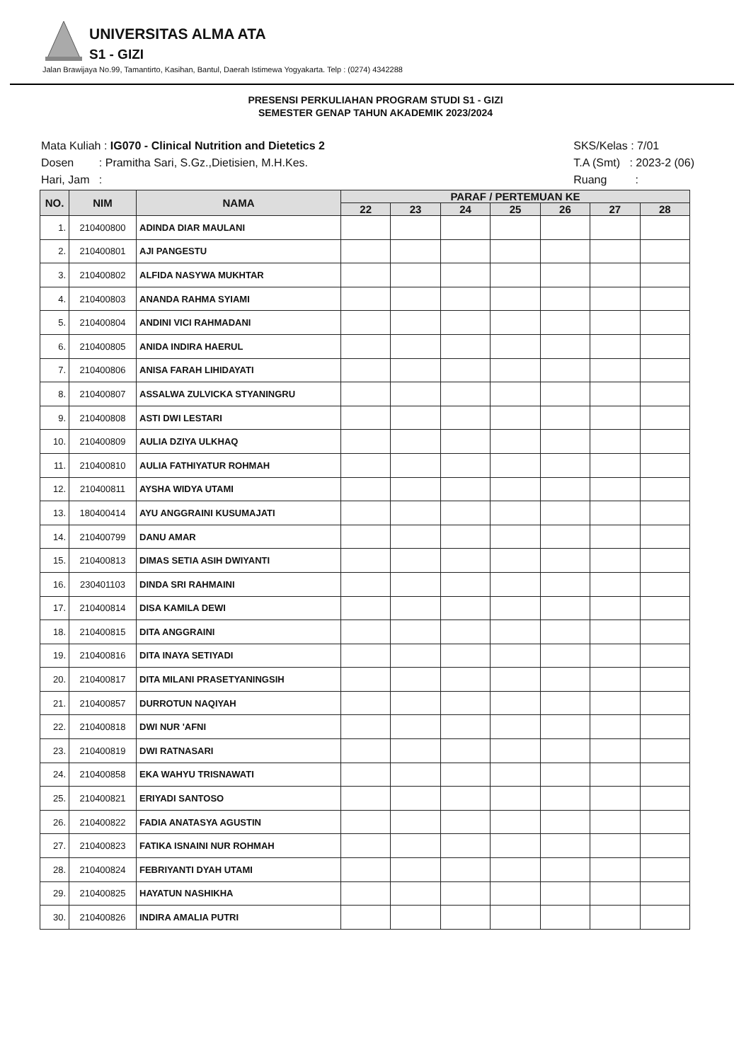UNIVERSITAS ALMA ATA
S1 - GIZI
Jalan Brawijaya No.99, Tamantirto, Kasihan, Bantul, Daerah Istimewa Yogyakarta. Telp : (0274) 4342288
PRESENSI PERKULIAHAN PROGRAM STUDI S1 - GIZI
SEMESTER GENAP TAHUN AKADEMIK 2023/2024
Mata Kuliah : IG070 - Clinical Nutrition and Dietetics 2
Dosen : Pramitha Sari, S.Gz.,Dietisien, M.H.Kes.
Hari, Jam :
SKS/Kelas : 7/01
T.A (Smt) : 2023-2 (06)
Ruang :
| NO. | NIM | NAMA | PARAF / PERTEMUAN KE | | | | | | |
| --- | --- | --- | --- | --- | --- | --- | --- | --- | --- |
| | | | 22 | 23 | 24 | 25 | 26 | 27 | 28 |
| 1. | 210400800 | ADINDA DIAR MAULANI | | | | | | | |
| 2. | 210400801 | AJI PANGESTU | | | | | | | |
| 3. | 210400802 | ALFIDA NASYWA MUKHTAR | | | | | | | |
| 4. | 210400803 | ANANDA RAHMA SYIAMI | | | | | | | |
| 5. | 210400804 | ANDINI VICI RAHMADANI | | | | | | | |
| 6. | 210400805 | ANIDA INDIRA HAERUL | | | | | | | |
| 7. | 210400806 | ANISA FARAH LIHIDAYATI | | | | | | | |
| 8. | 210400807 | ASSALWA ZULVICKA STYANINGRU | | | | | | | |
| 9. | 210400808 | ASTI DWI LESTARI | | | | | | | |
| 10. | 210400809 | AULIA DZIYA ULKHAQ | | | | | | | |
| 11. | 210400810 | AULIA FATHIYATUR ROHMAH | | | | | | | |
| 12. | 210400811 | AYSHA WIDYA UTAMI | | | | | | | |
| 13. | 180400414 | AYU ANGGRAINI KUSUMAJATI | | | | | | | |
| 14. | 210400799 | DANU AMAR | | | | | | | |
| 15. | 210400813 | DIMAS SETIA ASIH DWIYANTI | | | | | | | |
| 16. | 230401103 | DINDA SRI RAHMAINI | | | | | | | |
| 17. | 210400814 | DISA KAMILA DEWI | | | | | | | |
| 18. | 210400815 | DITA ANGGRAINI | | | | | | | |
| 19. | 210400816 | DITA INAYA SETIYADI | | | | | | | |
| 20. | 210400817 | DITA MILANI PRASETYANINGSIH | | | | | | | |
| 21. | 210400857 | DURROTUN NAQIYAH | | | | | | | |
| 22. | 210400818 | DWI NUR 'AFNI | | | | | | | |
| 23. | 210400819 | DWI RATNASARI | | | | | | | |
| 24. | 210400858 | EKA WAHYU TRISNAWATI | | | | | | | |
| 25. | 210400821 | ERIYADI SANTOSO | | | | | | | |
| 26. | 210400822 | FADIA ANATASYA AGUSTIN | | | | | | | |
| 27. | 210400823 | FATIKA ISNAINI NUR ROHMAH | | | | | | | |
| 28. | 210400824 | FEBRIYANTI DYAH UTAMI | | | | | | | |
| 29. | 210400825 | HAYATUN NASHIKHA | | | | | | | |
| 30. | 210400826 | INDIRA AMALIA PUTRI | | | | | | | |